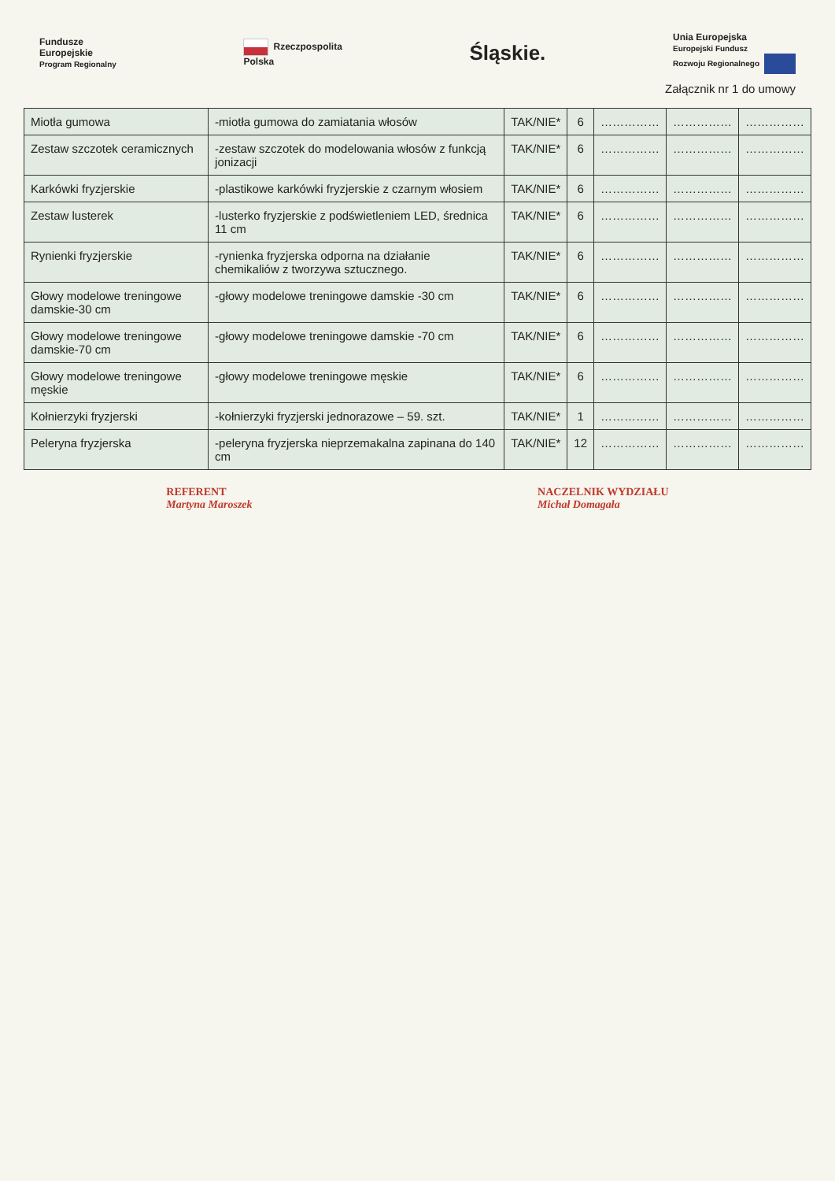Fundusze
Europejskie
Program Regionalny
Rzeczpospolita
Polska
Śląskie.
Unia Europejska
Europejski Fundusz
Rozwoju Regionalnego
Załącznik nr 1 do umowy
| Miotła gumowa | -miotła gumowa do zamiatania włosów | TAK/NIE* | 6 | …………… | …………… | …………… |
| Zestaw szczotek ceramicznych | -zestaw szczotek do modelowania włosów z funkcją jonizacji | TAK/NIE* | 6 | …………… | …………… | …………… |
| Karkówki fryzjerskie | -plastikowe karkówki fryzjerskie z czarnym włosiem | TAK/NIE* | 6 | …………… | …………… | …………… |
| Zestaw lusterek | -lusterko fryzjerskie z podświetleniem LED, średnica 11 cm | TAK/NIE* | 6 | …………… | …………… | …………… |
| Rynienki fryzjerskie | -rynienka fryzjerska odporna na działanie chemikaliów z tworzywa sztucznego. | TAK/NIE* | 6 | …………… | …………… | …………… |
| Głowy modelowe treningowe damskie-30 cm | -głowy modelowe treningowe damskie -30 cm | TAK/NIE* | 6 | …………… | …………… | …………… |
| Głowy modelowe treningowe damskie-70 cm | -głowy modelowe treningowe damskie -70 cm | TAK/NIE* | 6 | …………… | …………… | …………… |
| Głowy modelowe treningowe męskie | -głowy modelowe treningowe męskie | TAK/NIE* | 6 | …………… | …………… | …………… |
| Kołnierzyki fryzjerski | -kołnierzyki fryzjerski jednorazowe – 59. szt. | TAK/NIE* | 1 | …………… | …………… | …………… |
| Peleryna fryzjerska | -peleryna fryzjerska nieprzemakalna zapinana do 140 cm | TAK/NIE* | 12 | …………… | …………… | …………… |
REFERENT
Martyna Maroszek
NACZELNIK WYDZIAŁU
Michał Domagała